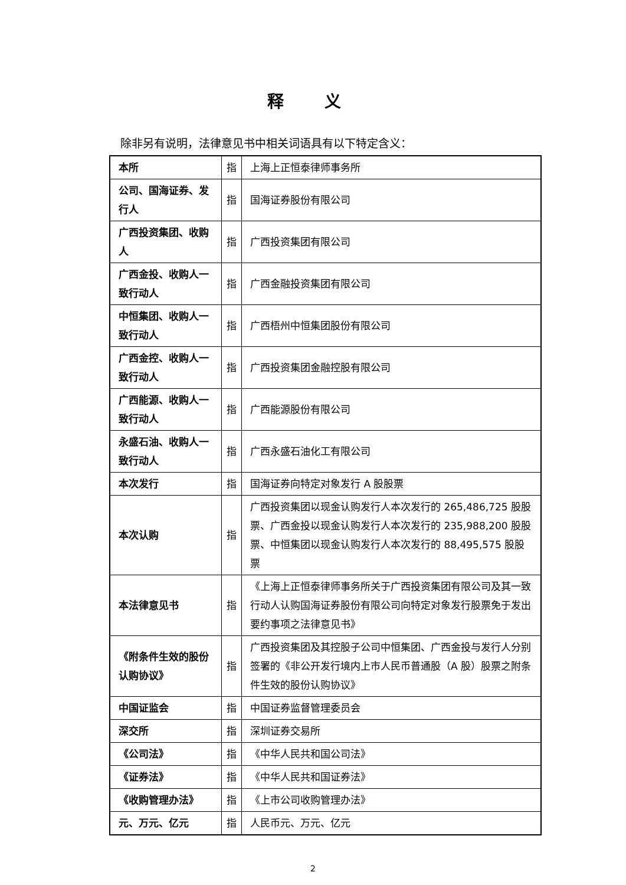释 义
除非另有说明，法律意见书中相关词语具有以下特定含义：
| 本所 | 指 | 上海上正恒泰律师事务所 |
| 公司、国海证券、发行人 | 指 | 国海证券股份有限公司 |
| 广西投资集团、收购人 | 指 | 广西投资集团有限公司 |
| 广西金投、收购人一致行动人 | 指 | 广西金融投资集团有限公司 |
| 中恒集团、收购人一致行动人 | 指 | 广西梧州中恒集团股份有限公司 |
| 广西金控、收购人一致行动人 | 指 | 广西投资集团金融控股有限公司 |
| 广西能源、收购人一致行动人 | 指 | 广西能源股份有限公司 |
| 永盛石油、收购人一致行动人 | 指 | 广西永盛石油化工有限公司 |
| 本次发行 | 指 | 国海证券向特定对象发行 A 股股票 |
| 本次认购 | 指 | 广西投资集团以现金认购发行人本次发行的 265,486,725 股股票、广西金投以现金认购发行人本次发行的 235,988,200 股股票、中恒集团以现金认购发行人本次发行的 88,495,575 股股票 |
| 本法律意见书 | 指 | 《上海上正恒泰律师事务所关于广西投资集团有限公司及其一致行动人认购国海证券股份有限公司向特定对象发行股票免于发出要约事项之法律意见书》 |
| 《附条件生效的股份认购协议》 | 指 | 广西投资集团及其控股子公司中恒集团、广西金投与发行人分别签署的《非公开发行境内上市人民币普通股（A 股）股票之附条件生效的股份认购协议》 |
| 中国证监会 | 指 | 中国证券监督管理委员会 |
| 深交所 | 指 | 深圳证券交易所 |
| 《公司法》 | 指 | 《中华人民共和国公司法》 |
| 《证券法》 | 指 | 《中华人民共和国证券法》 |
| 《收购管理办法》 | 指 | 《上市公司收购管理办法》 |
| 元、万元、亿元 | 指 | 人民币元、万元、亿元 |
2